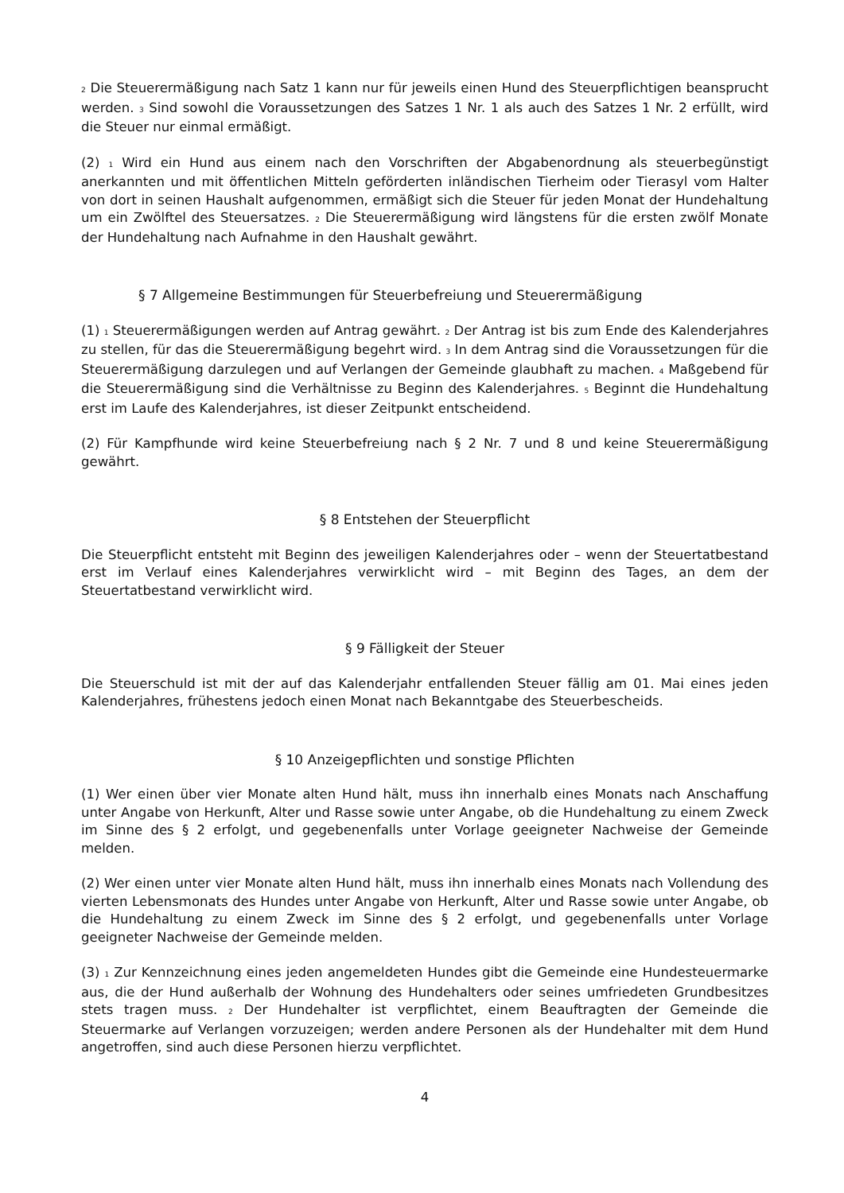<sub>2</sub> Die Steuerermäßigung nach Satz 1 kann nur für jeweils einen Hund des Steuerpflichtigen beansprucht werden. <sub>3</sub> Sind sowohl die Voraussetzungen des Satzes 1 Nr. 1 als auch des Satzes 1 Nr. 2 erfüllt, wird die Steuer nur einmal ermäßigt.
(2) <sub>1</sub> Wird ein Hund aus einem nach den Vorschriften der Abgabenordnung als steuerbegünstigt anerkannten und mit öffentlichen Mitteln geförderten inländischen Tierheim oder Tierasyl vom Halter von dort in seinen Haushalt aufgenommen, ermäßigt sich die Steuer für jeden Monat der Hundehaltung um ein Zwölftel des Steuersatzes. <sub>2</sub> Die Steuerermäßigung wird längstens für die ersten zwölf Monate der Hundehaltung nach Aufnahme in den Haushalt gewährt.
§ 7 Allgemeine Bestimmungen für Steuerbefreiung und Steuerermäßigung
(1) <sub>1</sub> Steuerermäßigungen werden auf Antrag gewährt. <sub>2</sub> Der Antrag ist bis zum Ende des Kalenderjahres zu stellen, für das die Steuerermäßigung begehrt wird. <sub>3</sub> In dem Antrag sind die Voraussetzungen für die Steuerermäßigung darzulegen und auf Verlangen der Gemeinde glaubhaft zu machen. <sub>4</sub> Maßgebend für die Steuerermäßigung sind die Verhältnisse zu Beginn des Kalenderjahres. <sub>5</sub> Beginnt die Hundehaltung erst im Laufe des Kalenderjahres, ist dieser Zeitpunkt entscheidend.
(2) Für Kampfhunde wird keine Steuerbefreiung nach § 2 Nr. 7 und 8 und keine Steuerermäßigung gewährt.
§ 8 Entstehen der Steuerpflicht
Die Steuerpflicht entsteht mit Beginn des jeweiligen Kalenderjahres oder – wenn der Steuertatbestand erst im Verlauf eines Kalenderjahres verwirklicht wird – mit Beginn des Tages, an dem der Steuertatbestand verwirklicht wird.
§ 9 Fälligkeit der Steuer
Die Steuerschuld ist mit der auf das Kalenderjahr entfallenden Steuer fällig am 01. Mai eines jeden Kalenderjahres, frühestens jedoch einen Monat nach Bekanntgabe des Steuerbescheids.
§ 10 Anzeigepflichten und sonstige Pflichten
(1) Wer einen über vier Monate alten Hund hält, muss ihn innerhalb eines Monats nach Anschaffung unter Angabe von Herkunft, Alter und Rasse sowie unter Angabe, ob die Hundehaltung zu einem Zweck im Sinne des § 2 erfolgt, und gegebenenfalls unter Vorlage geeigneter Nachweise der Gemeinde melden.
(2) Wer einen unter vier Monate alten Hund hält, muss ihn innerhalb eines Monats nach Vollendung des vierten Lebensmonats des Hundes unter Angabe von Herkunft, Alter und Rasse sowie unter Angabe, ob die Hundehaltung zu einem Zweck im Sinne des § 2 erfolgt, und gegebenenfalls unter Vorlage geeigneter Nachweise der Gemeinde melden.
(3) <sub>1</sub> Zur Kennzeichnung eines jeden angemeldeten Hundes gibt die Gemeinde eine Hundesteuermarke aus, die der Hund außerhalb der Wohnung des Hundehalters oder seines umfriedeten Grundbesitzes stets tragen muss. <sub>2</sub> Der Hundehalter ist verpflichtet, einem Beauftragten der Gemeinde die Steuermarke auf Verlangen vorzuzeigen; werden andere Personen als der Hundehalter mit dem Hund angetroffen, sind auch diese Personen hierzu verpflichtet.
4